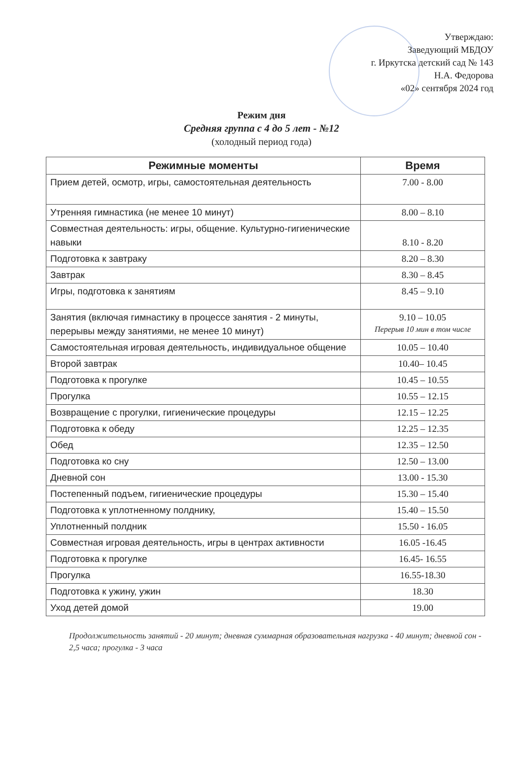Утверждаю:
Заведующий МБДОУ
г. Иркутска детский сад № 143
Н.А. Федорова
«02» сентября 2024 год
Режим дня
Средняя группа с 4 до 5 лет - №12
(холодный период года)
| Режимные моменты | Время |
| --- | --- |
| Прием детей, осмотр, игры, самостоятельная деятельность | 7.00 - 8.00 |
| Утренняя гимнастика (не менее 10 минут) | 8.00 – 8.10 |
| Совместная деятельность: игры, общение. Культурно-гигиенические навыки | 8.10 - 8.20 |
| Подготовка к завтраку | 8.20 – 8.30 |
| Завтрак | 8.30 – 8.45 |
| Игры, подготовка к занятиям | 8.45 – 9.10 |
| Занятия (включая гимнастику в процессе занятия - 2 минуты, перерывы между занятиями, не менее 10 минут) | 9.10 – 10.05 Перерыв 10 мин в том числе |
| Самостоятельная игровая деятельность, индивидуальное общение | 10.05 – 10.40 |
| Второй завтрак | 10.40– 10.45 |
| Подготовка к прогулке | 10.45 – 10.55 |
| Прогулка | 10.55 – 12.15 |
| Возвращение с прогулки, гигиенические процедуры | 12.15 – 12.25 |
| Подготовка к обеду | 12.25 – 12.35 |
| Обед | 12.35 – 12.50 |
| Подготовка ко сну | 12.50 – 13.00 |
| Дневной сон | 13.00 - 15.30 |
| Постепенный подъем, гигиенические процедуры | 15.30 – 15.40 |
| Подготовка к уплотненному полднику, | 15.40 – 15.50 |
| Уплотненный полдник | 15.50 - 16.05 |
| Совместная игровая деятельность, игры в центрах активности | 16.05 -16.45 |
| Подготовка к прогулке | 16.45- 16.55 |
| Прогулка | 16.55-18.30 |
| Подготовка к ужину, ужин | 18.30 |
| Уход детей домой | 19.00 |
Продолжительность занятий - 20 минут; дневная суммарная образовательная нагрузка - 40 минут; дневной сон - 2,5 часа; прогулка - 3 часа